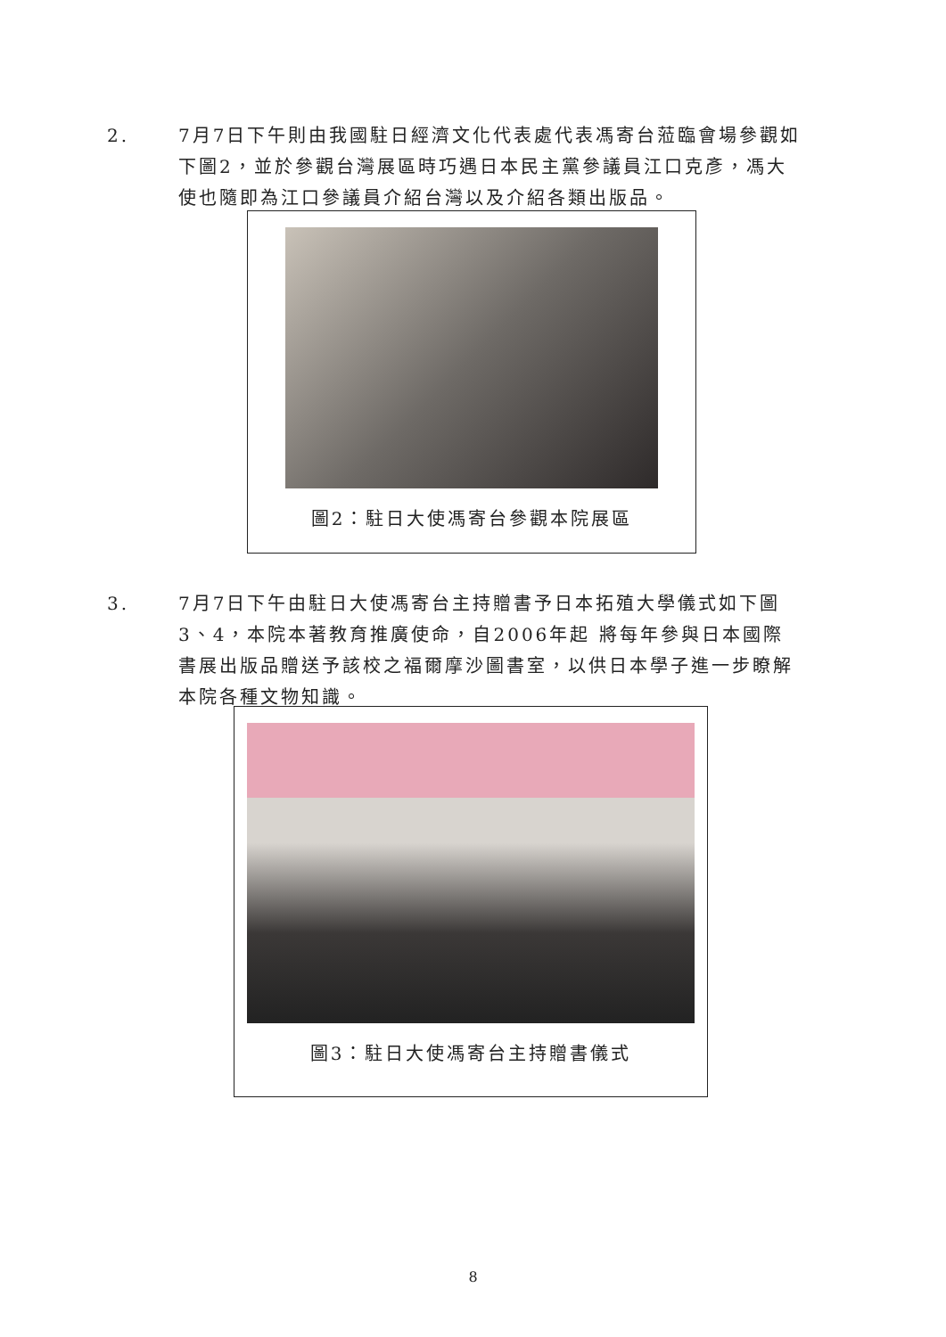2. 7月7日下午則由我國駐日經濟文化代表處代表馮寄台蒞臨會場參觀如下圖2，並於參觀台灣展區時巧遇日本民主黨參議員江口克彥，馮大使也隨即為江口參議員介紹台灣以及介紹各類出版品。
圖2：駐日大使馮寄台參觀本院展區
3. 7月7日下午由駐日大使馮寄台主持贈書予日本拓殖大學儀式如下圖3、4，本院本著教育推廣使命，自2006年起 將每年參與日本國際書展出版品贈送予該校之福爾摩沙圖書室，以供日本學子進一步瞭解本院各種文物知識。
圖3：駐日大使馮寄台主持贈書儀式
8